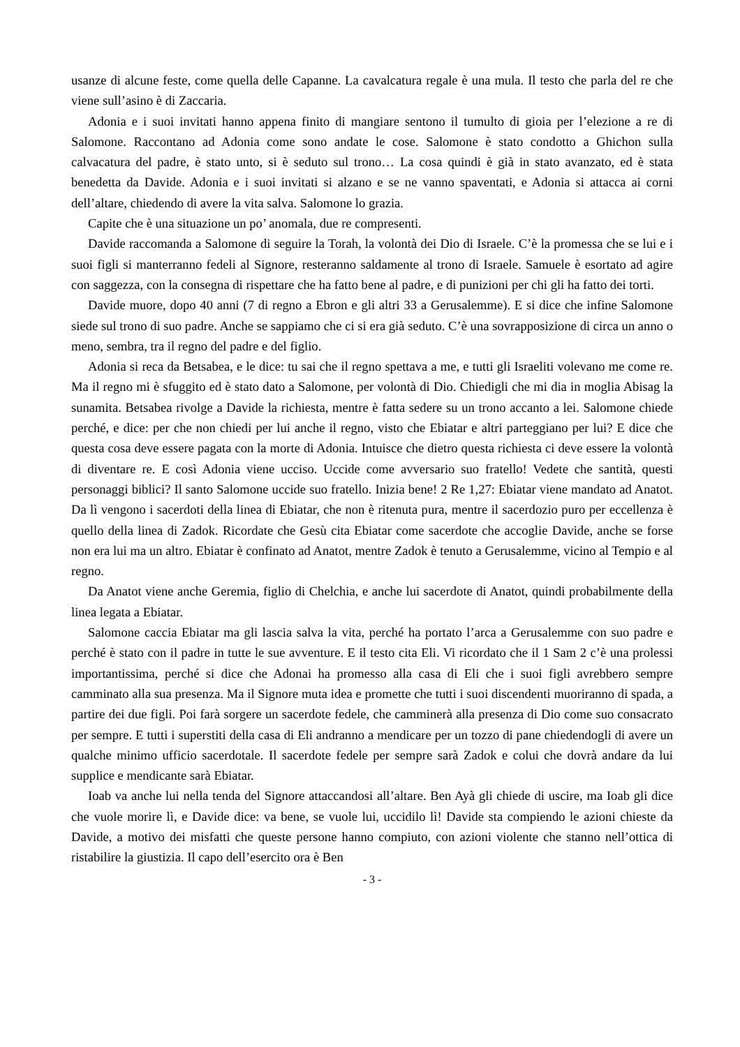usanze di alcune feste, come quella delle Capanne. La cavalcatura regale è una mula. Il testo che parla del re che viene sull’asino è di Zaccaria.
Adonia e i suoi invitati hanno appena finito di mangiare sentono il tumulto di gioia per l’elezione a re di Salomone. Raccontano ad Adonia come sono andate le cose. Salomone è stato condotto a Ghichon sulla calvacatura del padre, è stato unto, si è seduto sul trono… La cosa quindi è già in stato avanzato, ed è stata benedetta da Davide. Adonia e i suoi invitati si alzano e se ne vanno spaventati, e Adonia si attacca ai corni dell’altare, chiedendo di avere la vita salva. Salomone lo grazia.
Capite che è una situazione un po’ anomala, due re compresenti.
Davide raccomanda a Salomone di seguire la Torah, la volontà dei Dio di Israele. C’è la promessa che se lui e i suoi figli si manterranno fedeli al Signore, resteranno saldamente al trono di Israele. Samuele è esortato ad agire con saggezza, con la consegna di rispettare che ha fatto bene al padre, e di punizioni per chi gli ha fatto dei torti.
Davide muore, dopo 40 anni (7 di regno a Ebron e gli altri 33 a Gerusalemme). E si dice che infine Salomone siede sul trono di suo padre. Anche se sappiamo che ci si era già seduto. C’è una sovrapposizione di circa un anno o meno, sembra, tra il regno del padre e del figlio.
Adonia si reca da Betsabea, e le dice: tu sai che il regno spettava a me, e tutti gli Israeliti volevano me come re. Ma il regno mi è sfuggito ed è stato dato a Salomone, per volontà di Dio. Chiedigli che mi dia in moglia Abisag la sunamita. Betsabea rivolge a Davide la richiesta, mentre è fatta sedere su un trono accanto a lei. Salomone chiede perché, e dice: per che non chiedi per lui anche il regno, visto che Ebiatar e altri parteggiano per lui? E dice che questa cosa deve essere pagata con la morte di Adonia. Intuisce che dietro questa richiesta ci deve essere la volontà di diventare re. E così Adonia viene ucciso. Uccide come avversario suo fratello! Vedete che santità, questi personaggi biblici? Il santo Salomone uccide suo fratello. Inizia bene! 2 Re 1,27: Ebiatar viene mandato ad Anatot. Da lì vengono i sacerdoti della linea di Ebiatar, che non è ritenuta pura, mentre il sacerdozio puro per eccellenza è quello della linea di Zadok. Ricordate che Gesù cita Ebiatar come sacerdote che accoglie Davide, anche se forse non era lui ma un altro. Ebiatar è confinato ad Anatot, mentre Zadok è tenuto a Gerusalemme, vicino al Tempio e al regno.
Da Anatot viene anche Geremia, figlio di Chelchia, e anche lui sacerdote di Anatot, quindi probabilmente della linea legata a Ebiatar.
Salomone caccia Ebiatar ma gli lascia salva la vita, perché ha portato l’arca a Gerusalemme con suo padre e perché è stato con il padre in tutte le sue avventure. E il testo cita Eli. Vi ricordato che il 1 Sam 2 c’è una prolessi importantissima, perché si dice che Adonai ha promesso alla casa di Eli che i suoi figli avrebbero sempre camminato alla sua presenza. Ma il Signore muta idea e promette che tutti i suoi discendenti muoriranno di spada, a partire dei due figli. Poi farà sorgere un sacerdote fedele, che camminerà alla presenza di Dio come suo consacrato per sempre. E tutti i superstiti della casa di Eli andranno a mendicare per un tozzo di pane chiedendogli di avere un qualche minimo ufficio sacerdotale. Il sacerdote fedele per sempre sarà Zadok e colui che dovrà andare da lui supplice e mendicante sarà Ebiatar.
Ioab va anche lui nella tenda del Signore attaccandosi all’altare. Ben Ayà gli chiede di uscire, ma Ioab gli dice che vuole morire lì, e Davide dice: va bene, se vuole lui, uccidilo lì! Davide sta compiendo le azioni chieste da Davide, a motivo dei misfatti che queste persone hanno compiuto, con azioni violente che stanno nell’ottica di ristabilire la giustizia. Il capo dell’esercito ora è Ben
- 3 -